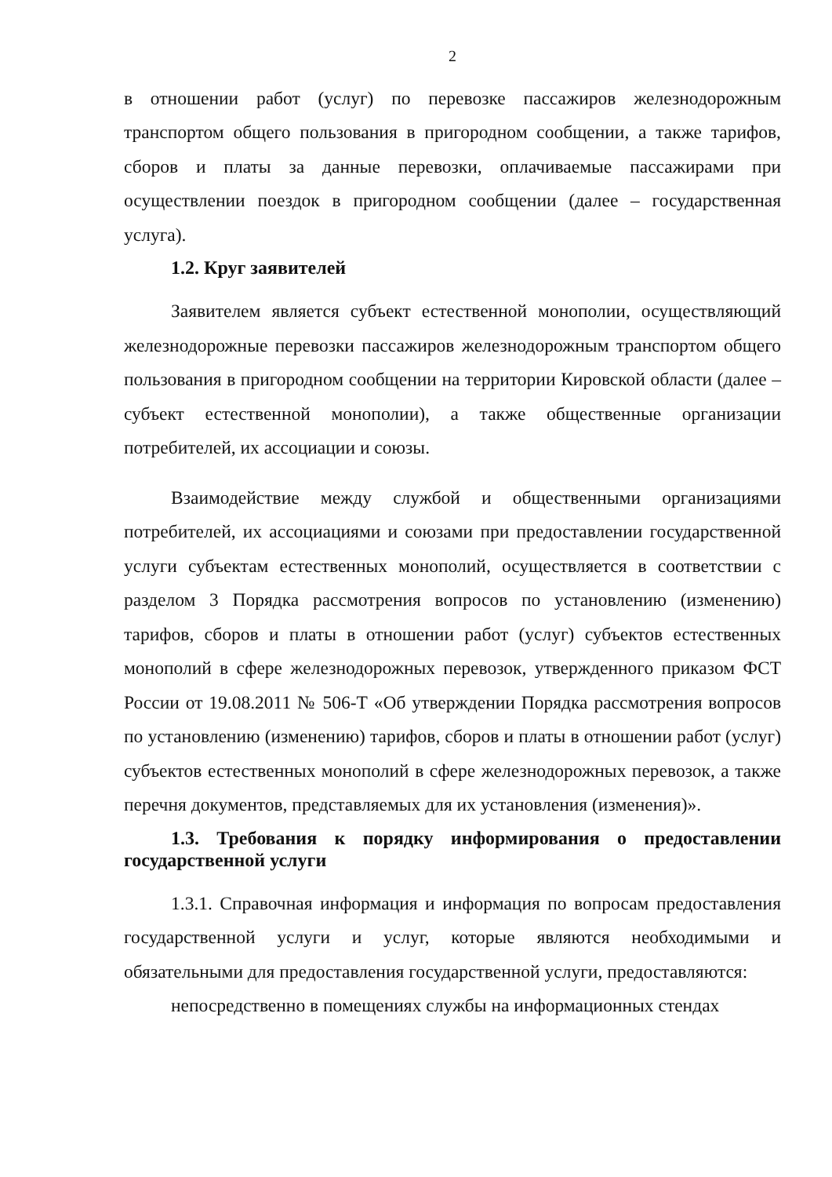2
в отношении работ (услуг) по перевозке пассажиров железнодорожным транспортом общего пользования в пригородном сообщении, а также тарифов, сборов и платы за данные перевозки, оплачиваемые пассажирами при осуществлении поездок в пригородном сообщении (далее – государственная услуга).
1.2. Круг заявителей
Заявителем является субъект естественной монополии, осуществляющий железнодорожные перевозки пассажиров железнодорожным транспортом общего пользования в пригородном сообщении на территории Кировской области (далее – субъект естественной монополии), а также общественные организации потребителей, их ассоциации и союзы.
Взаимодействие между службой и общественными организациями потребителей, их ассоциациями и союзами при предоставлении государственной услуги субъектам естественных монополий, осуществляется в соответствии с разделом 3 Порядка рассмотрения вопросов по установлению (изменению) тарифов, сборов и платы в отношении работ (услуг) субъектов естественных монополий в сфере железнодорожных перевозок, утвержденного приказом ФСТ России от 19.08.2011 № 506-Т «Об утверждении Порядка рассмотрения вопросов по установлению (изменению) тарифов, сборов и платы в отношении работ (услуг) субъектов естественных монополий в сфере железнодорожных перевозок, а также перечня документов, представляемых для их установления (изменения)».
1.3. Требования к порядку информирования о предоставлении государственной услуги
1.3.1. Справочная информация и информация по вопросам предоставления государственной услуги и услуг, которые являются необходимыми и обязательными для предоставления государственной услуги, предоставляются:
непосредственно в помещениях службы на информационных стендах